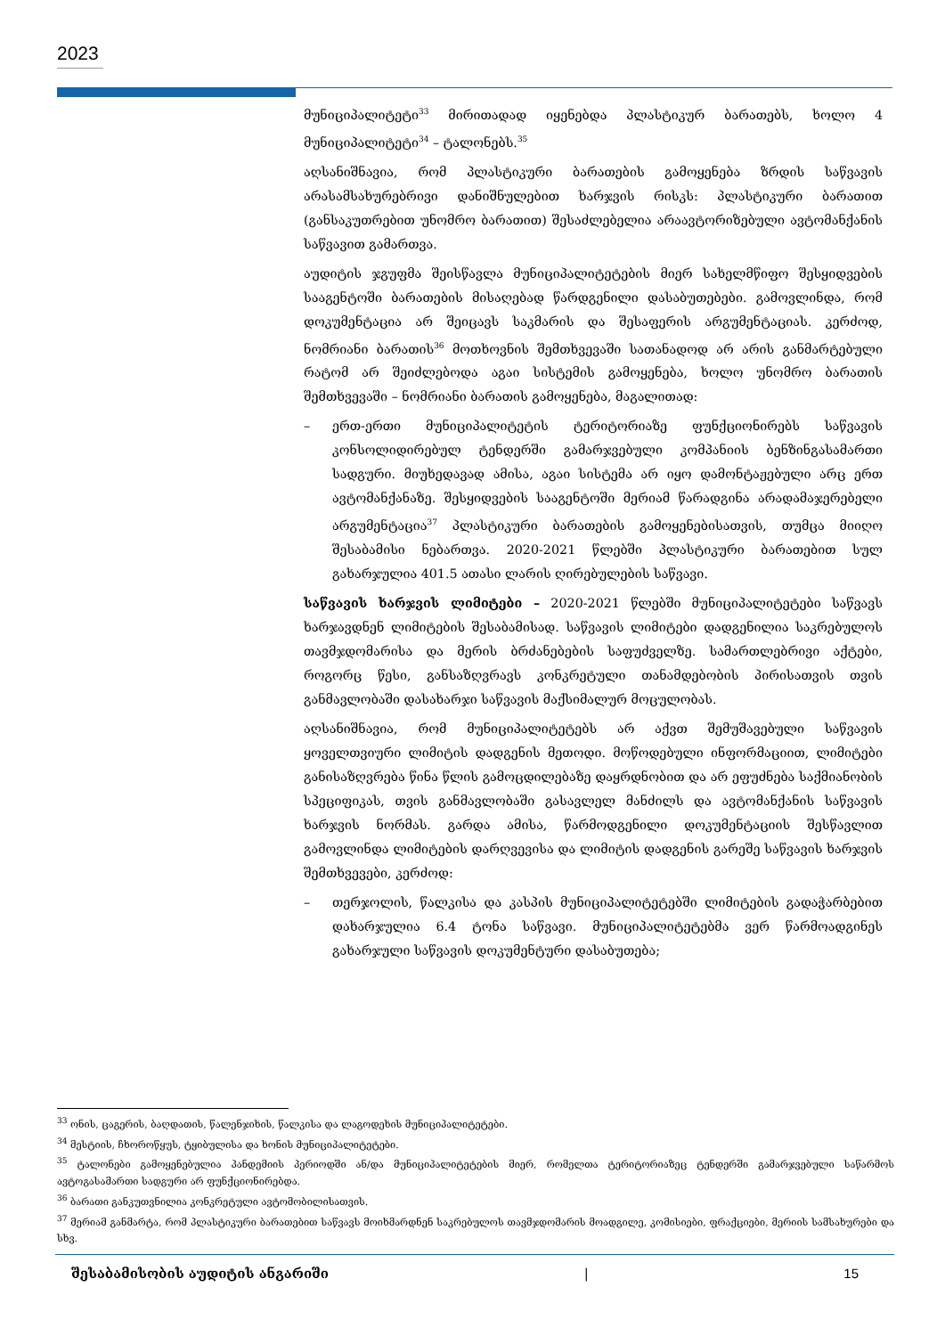2023
მუნიციპალიტეტი<sup>33</sup> მირითადად იყენებდა პლასტიკურ ბარათებს, ხოლო 4 მუნიციპალიტეტი<sup>34</sup> – ტალონებს.<sup>35</sup>
აღსანიშნავია, რომ პლასტიკური ბარათების გამოყენება ზრდის საწვავის არასამსახურებრივი დანიშნულებით ხარჯვის რისკს: პლასტიკური ბარათით (განსაკუთრებით უნომრო ბარათით) შესაძლებელია არაავტორიზებული ავტომანქანის საწვავით გამართვა.
აუდიტის ჯგუფმა შეისწავლა მუნიციპალიტეტების მიერ სახელმწიფო შესყიდვების სააგენტოში ბარათების მისაღებად წარდგენილი დასაბუთებები. გამოვლინდა, რომ დოკუმენტაცია არ შეიცავს საკმარის და შესაფერის არგუმენტაციას. კერძოდ, ნომრიანი ბარათის<sup>36</sup> მოთხოვნის შემთხვევაში სათანადოდ არ არის განმარტებული რატომ არ შეიძლებოდა აგაი სისტემის გამოყენება, ხოლო უნომრო ბარათის შემთხვევაში – ნომრიანი ბარათის გამოყენება, მაგალითად:
– ერთ-ერთი მუნიციპალიტეტის ტერიტორიაზე ფუნქციონირებს საწვავის კონსოლიდირებულ ტენდერში გამარჯვებული კომპანიის ბენზინგასამართი სადგური. მიუხედავად ამისა, აგაი სისტემა არ იყო დამონტაჟებული არც ერთ ავტომანქანაზე. შესყიდვების სააგენტოში მერიამ წარადგინა არადამაჯერებელი არგუმენტაცია<sup>37</sup> პლასტიკური ბარათების გამოყენებისათვის, თუმცა მიიღო შესაბამისი ნებართვა. 2020-2021 წლებში პლასტიკური ბარათებით სულ გახარჯულია 401.5 ათასი ლარის ღირებულების საწვავი.
საწვავის ხარჯვის ლიმიტები – 2020-2021 წლებში მუნიციპალიტეტები საწვავს ხარჯავდნენ ლიმიტების შესაბამისად. საწვავის ლიმიტები დადგენილია საკრებულოს თავმჯდომარისა და მერის ბრძანებების საფუძველზე. სამართლებრივი აქტები, როგორც წესი, განსაზღვრავს კონკრეტული თანამდებობის პირისათვის თვის განმავლობაში დასახარჯი საწვავის მაქსიმალურ მოცულობას.
აღსანიშნავია, რომ მუნიციპალიტეტებს არ აქვთ შემუშავებული საწვავის ყოველთვიური ლიმიტის დადგენის მეთოდი. მოწოდებული ინფორმაციით, ლიმიტები განისაზღვრება წინა წლის გამოცდილებაზე დაყრდნობით და არ ეფუძნება საქმიანობის სპეციფიკას, თვის განმავლობაში გასავლელ მანძილს და ავტომანქანის საწვავის ხარჯვის ნორმას. გარდა ამისა, წარმოდგენილი დოკუმენტაციის შესწავლით გამოვლინდა ლიმიტების დარღვევისა და ლიმიტის დადგენის გარეშე საწვავის ხარჯვის შემთხვევები, კერძოდ:
– თერჯოლის, წალკისა და კასპის მუნიციპალიტეტებში ლიმიტების გადაჭარბებით დახარჯულია 6.4 ტონა საწვავი. მუნიციპალიტეტებმა ვერ წარმოადგინეს გახარჯული საწვავის დოკუმენტური დასაბუთება;
<sup>33</sup> ონის, ცაგერის, ბაღდათის, წალენჯიხის, წალკისა და ლაგოდეხის მუნიციპალიტეტები.
<sup>34</sup> მესტიის, ჩხოროწყუს, ტყიბულისა და ხონის მუნიციპალიტეტები.
<sup>35</sup> ტალონები გამოყენებულია პანდემიის პერიოდში ან/და მუნიციპალიტეტების მიერ, რომელთა ტერიტორიაზეც ტენდერში გამარჯვებული საწარმოს ავტოგასამართი სადგური არ ფუნქციონირებდა.
<sup>36</sup> ბარათი განკუთვნილია კონკრეტული ავტომობილისათვის.
<sup>37</sup> მერიამ განმარტა, რომ პლასტიკური ბარათებით საწვავს მოიხმარდნენ საკრებულოს თავმჯდომარის მოადგილე, კომისიები, ფრაქციები, მერიის სამსახურები და სხვ.
შესაბამისობის აუდიტის ანგარიში | 15